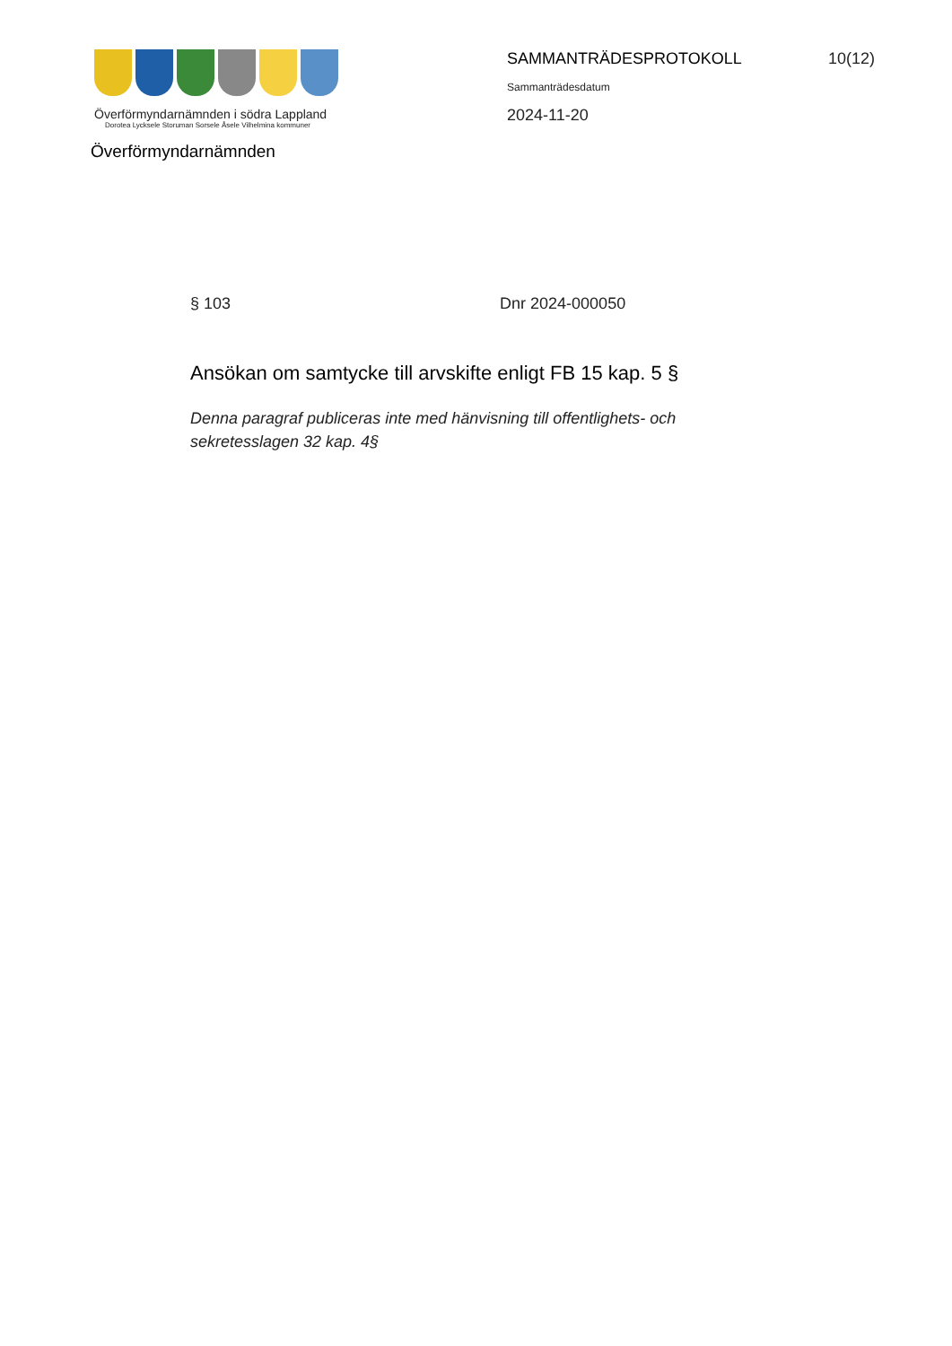Överförmyndarnämnden i södra Lappland
Dorotea Lycksele Storuman Sorsele Åsele Vilhelmina kommuner
SAMMANTRÄDESPROTOKOLL 10(12)
Sammanträdesdatum
2024-11-20
Överförmyndarnämnden
§ 103 Dnr 2024-000050
Ansökan om samtycke till arvskifte enligt FB 15 kap. 5 §
Denna paragraf publiceras inte med hänvisning till offentlighets- och sekretesslagen 32 kap. 4§